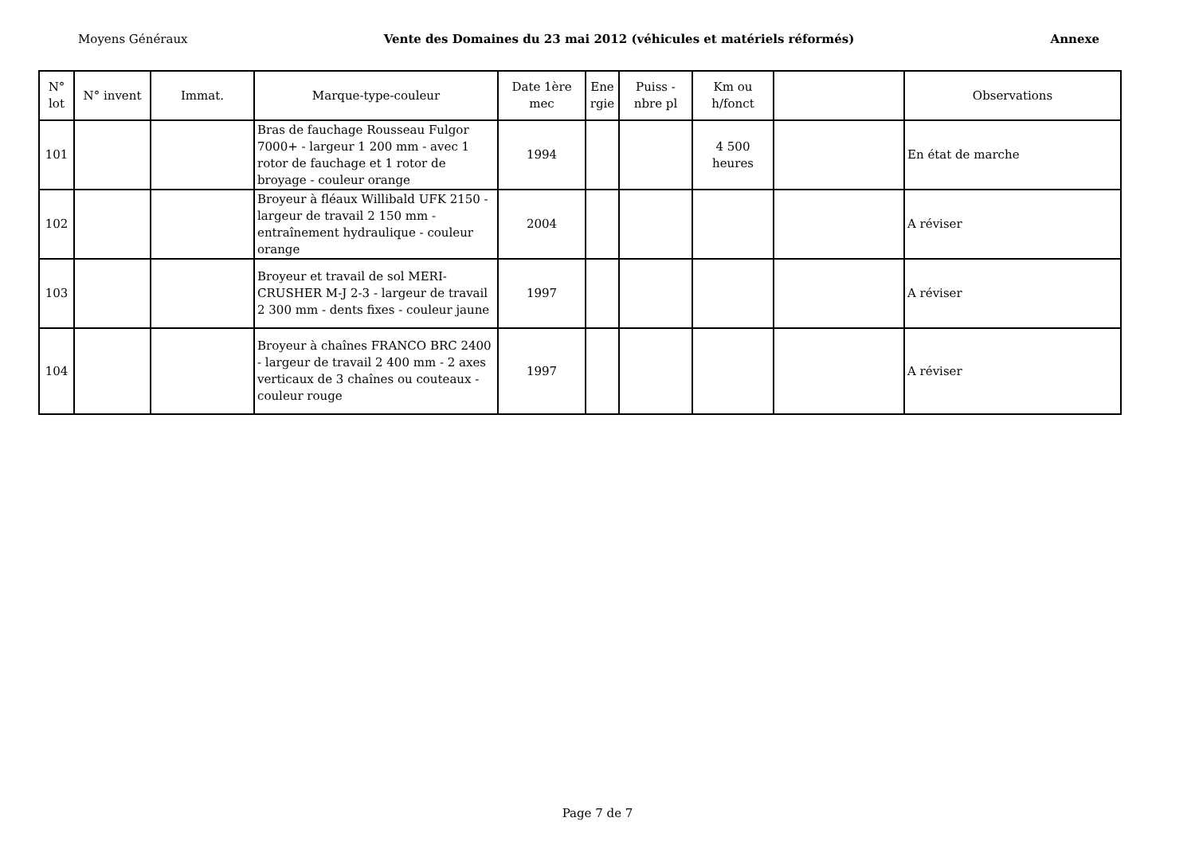Moyens Généraux Vente des Domaines du 23 mai 2012 (véhicules et matériels réformés) Annexe
| N° lot | N° invent | Immat. | Marque-type-couleur | Date 1ère mec | Ene rgie | Puiss - nbre pl | Km ou h/fonct | | Observations |
| --- | --- | --- | --- | --- | --- | --- | --- | --- | --- |
| 101 | | | Bras de fauchage Rousseau Fulgor 7000+ - largeur 1 200 mm - avec 1 rotor de fauchage et 1 rotor de broyage - couleur orange | 1994 | | | 4 500 heures | | En état de marche |
| 102 | | | Broyeur à fléaux Willibald UFK 2150 - largeur de travail 2 150 mm - entraînement hydraulique - couleur orange | 2004 | | | | | A réviser |
| 103 | | | Broyeur et travail de sol MERI-CRUSHER M-J 2-3 - largeur de travail 2 300 mm - dents fixes - couleur jaune | 1997 | | | | | A réviser |
| 104 | | | Broyeur à chaînes FRANCO BRC 2400 - largeur de travail 2 400 mm - 2 axes verticaux de 3 chaînes ou couteaux - couleur rouge | 1997 | | | | | A réviser |
Page 7 de 7